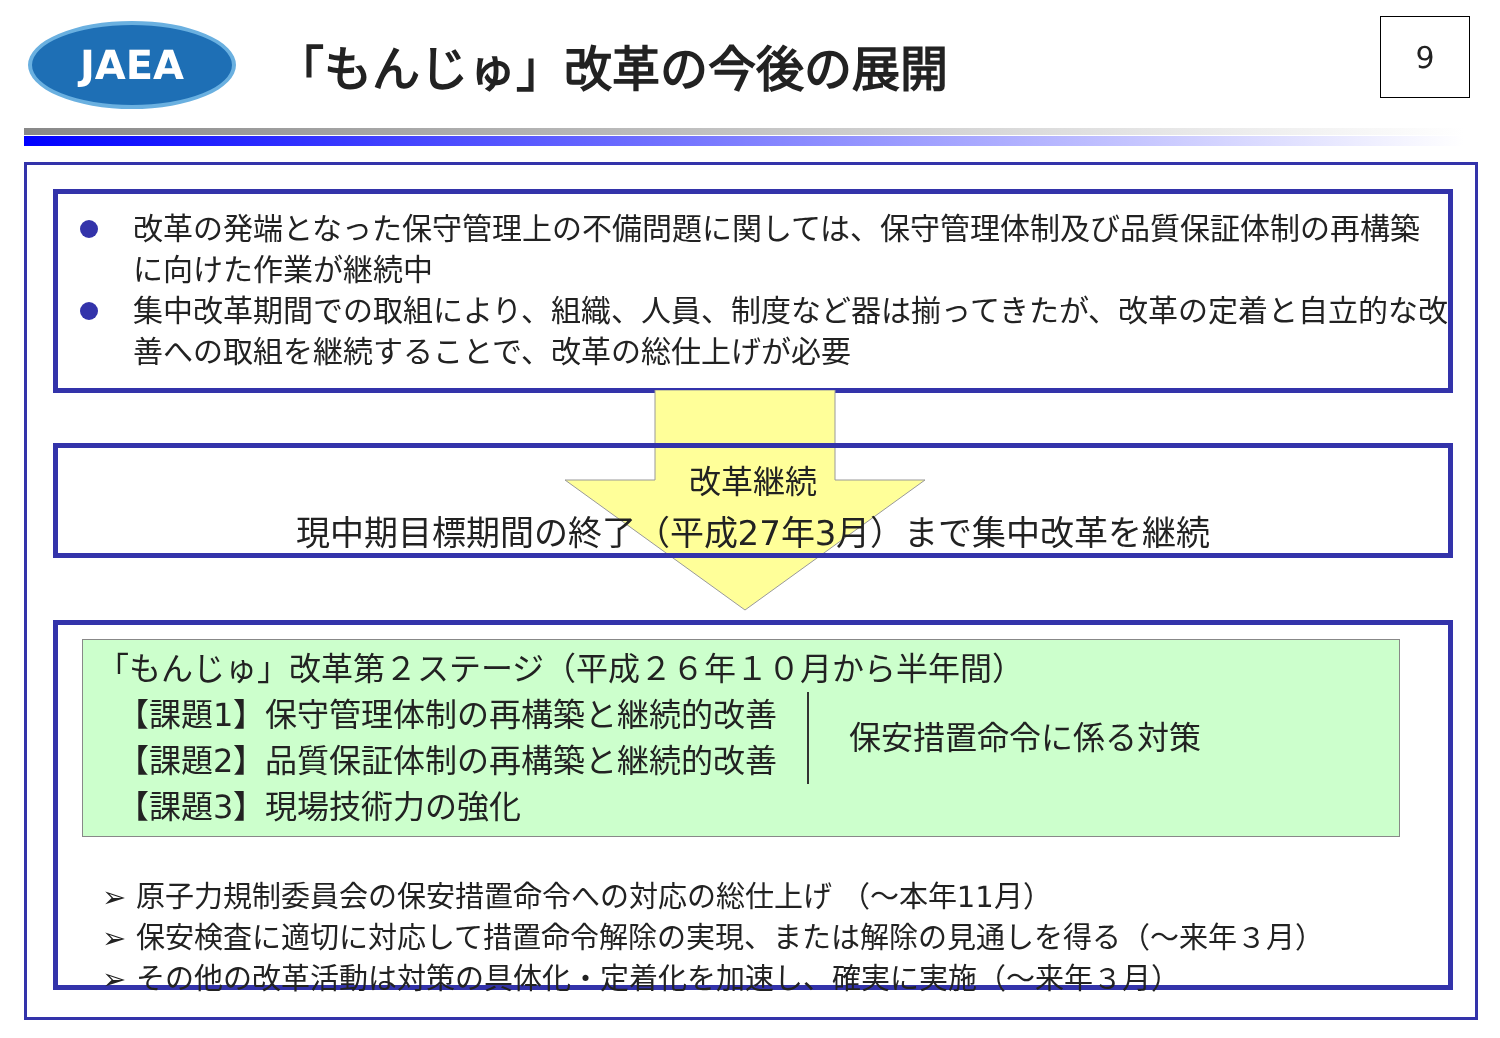JAEA
「もんじゅ」改革の今後の展開
9
改革の発端となった保守管理上の不備問題に関しては、保守管理体制及び品質保証体制の再構築に向けた作業が継続中
集中改革期間での取組により、組織、人員、制度など器は揃ってきたが、改革の定着と自立的な改善への取組を継続することで、改革の総仕上げが必要
改革継続
現中期目標期間の終了（平成27年3月）まで集中改革を継続
「もんじゅ」改革第２ステージ（平成２６年１０月から半年間）
【課題1】保守管理体制の再構築と継続的改善
【課題2】品質保証体制の再構築と継続的改善
保安措置命令に係る対策
【課題3】現場技術力の強化
➢ 原子力規制委員会の保安措置命令への対応の総仕上げ （～本年11月）
➢ 保安検査に適切に対応して措置命令解除の実現、または解除の見通しを得る（～来年３月）
➢ その他の改革活動は対策の具体化・定着化を加速し、確実に実施（～来年３月）